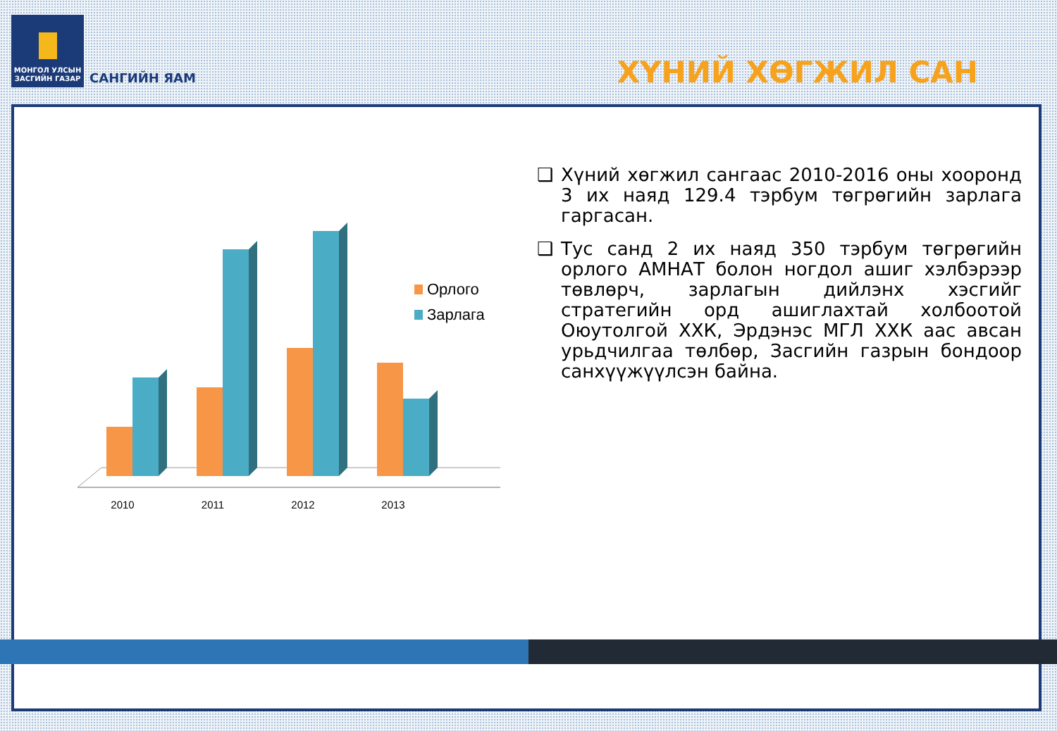МОНГОЛ УЛСЫН
ЗАСГИЙН ГАЗАР
САНГИЙН ЯАМ
ХҮНИЙ ХӨГЖИЛ САН
2010
2011
2012
2013
Орлого
Зарлага
❑ Хүний хөгжил сангаас 2010-2016 оны хооронд 3 их наяд 129.4 тэрбум төгрөгийн зарлага гаргасан.
❑ Тус санд 2 их наяд 350 тэрбум төгрөгийн орлого АМНАТ болон ногдол ашиг хэлбэрээр төвлөрч, зарлагын дийлэнх хэсгийг стратегийн орд ашиглахтай холбоотой Оюутолгой ХХК, Эрдэнэс МГЛ ХХК аас авсан урьдчилгаа төлбөр, Засгийн газрын бондоор санхүүжүүлсэн байна.